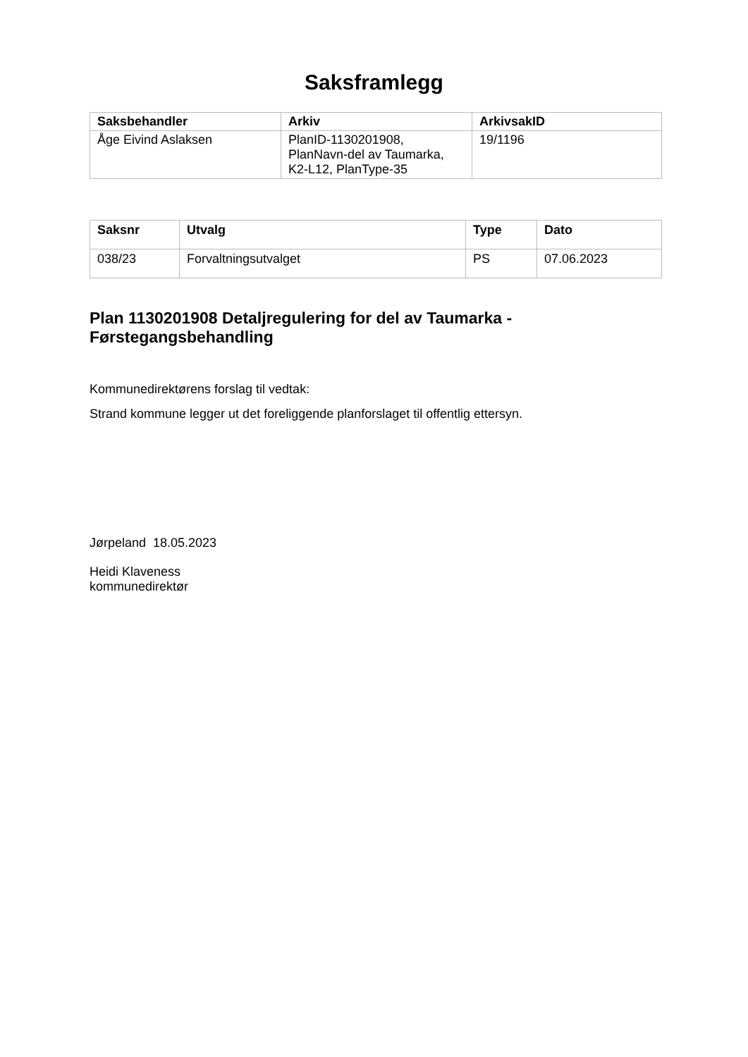Saksframlegg
| Saksbehandler | Arkiv | ArkivsakID |
| --- | --- | --- |
| Åge Eivind Aslaksen | PlanID-1130201908, PlanNavn-del av Taumarka, K2-L12, PlanType-35 | 19/1196 |
| Saksnr | Utvalg | Type | Dato |
| --- | --- | --- | --- |
| 038/23 | Forvaltningsutvalget | PS | 07.06.2023 |
Plan 1130201908 Detaljregulering for del av Taumarka - Førstegangsbehandling
Kommunedirektørens forslag til vedtak:
Strand kommune legger ut det foreliggende planforslaget til offentlig ettersyn.
Jørpeland 18.05.2023
Heidi Klaveness
kommunedirektør